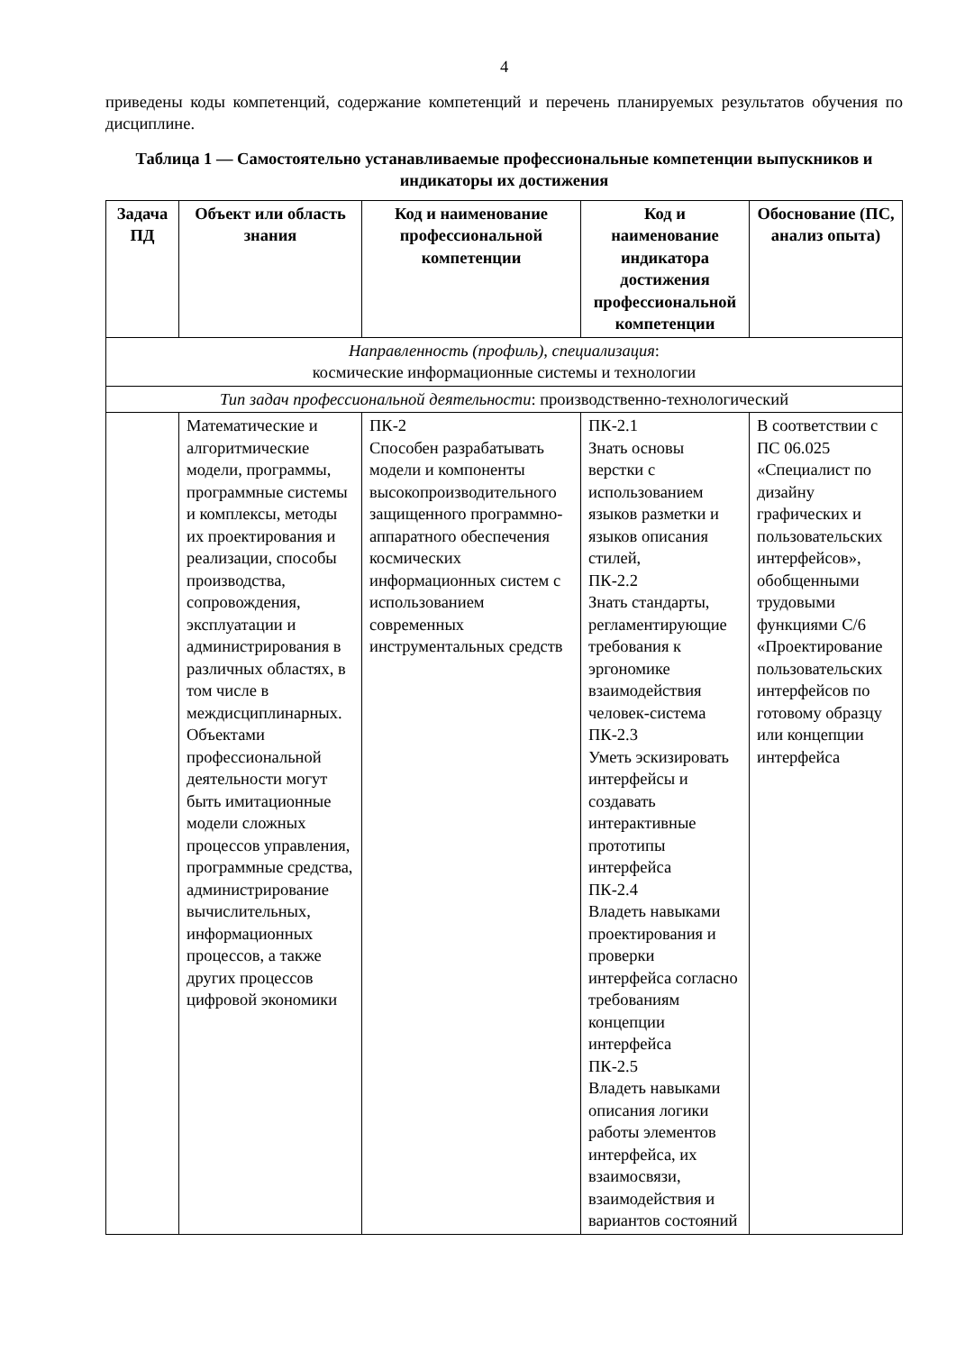4
приведены коды компетенций, содержание компетенций и перечень планируемых результатов обучения по дисциплине.
Таблица 1 — Самостоятельно устанавливаемые профессиональные компетенции выпускников и индикаторы их достижения
| Задача ПД | Объект или область знания | Код и наименование профессиональной компетенции | Код и наименование индикатора достижения профессиональной компетенции | Обоснование (ПС, анализ опыта) |
| --- | --- | --- | --- | --- |
| Направленность (профиль), специализация : космические информационные системы и технологии | | | | |
| Тип задач профессиональной деятельности : производственно-технологический | | | | |
| | Математические и алгоритмические модели, программы, программные системы и комплексы, методы их проектирования и реализации, способы производства, сопровождения, эксплуатации и администрирования в различных областях, в том числе в междисциплинарных. Объектами профессиональной деятельности могут быть имитационные модели сложных процессов управления, программные средства, администрирование вычислительных, информационных процессов, а также других процессов цифровой экономики | ПК-2 Способен разрабатывать модели и компоненты высокопроизводительного защищенного программно-аппаратного обеспечения космических информационных систем с использованием современных инструментальных средств | ПК-2.1 Знать основы верстки с использованием языков разметки и языков описания стилей, ПК-2.2 Знать стандарты, регламентирующие требования к эргономике взаимодействия человек-система ПК-2.3 Уметь эскизировать интерфейсы и создавать интерактивные прототипы интерфейса ПК-2.4 Владеть навыками проектирования и проверки интерфейса согласно требованиям концепции интерфейса ПК-2.5 Владеть навыками описания логики работы элементов интерфейса, их взаимосвязи, взаимодействия и вариантов состояний | В соответствии с ПС 06.025 «Специалист по дизайну графических и пользовательских интерфейсов», обобщенными трудовыми функциями С/6 «Проектирование пользовательских интерфейсов по готовому образцу или концепции интерфейса |